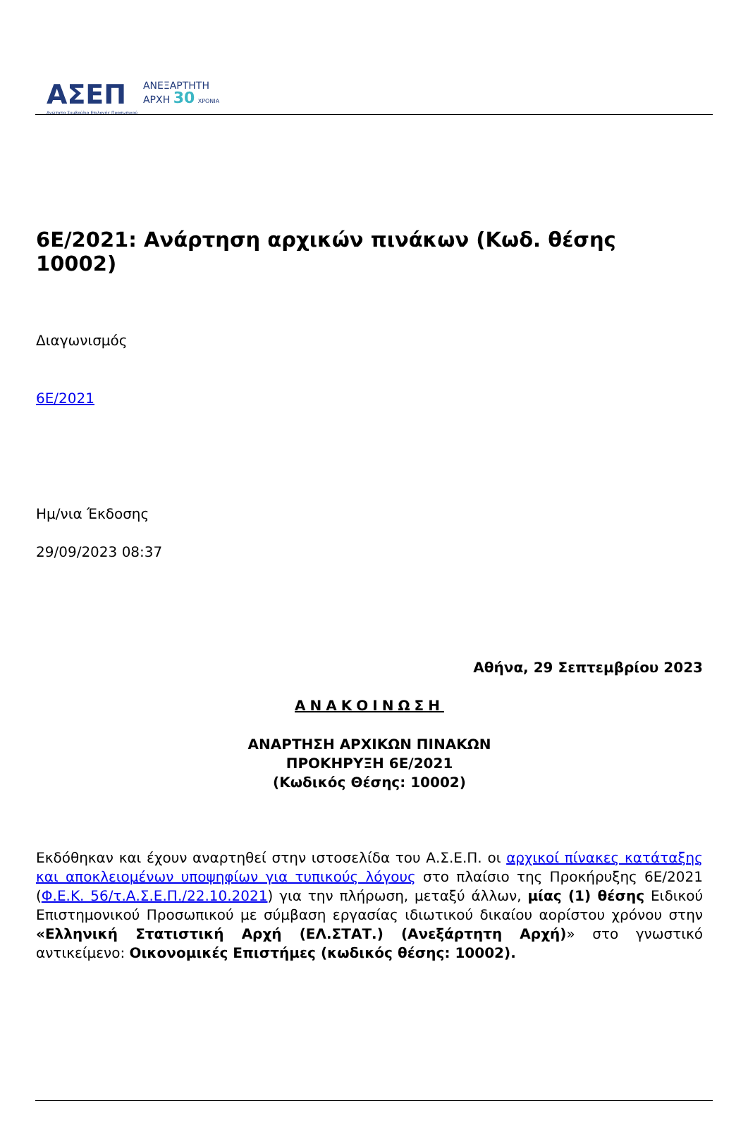ΑΣΕΠ
Ανώτατο Συμβούλιο Επιλογής Προσωπικού
ΑΝΕΞΑΡΤΗΤΗ
ΑΡΧΗ 30 ΧΡΟΝΙΑ
6Ε/2021: Ανάρτηση αρχικών πινάκων (Κωδ. θέσης 10002)
Διαγωνισμός
6Ε/2021
Ημ/νια Έκδοσης
29/09/2023 08:37
Αθήνα, 29 Σεπτεμβρίου 2023
ΑΝΑΚΟΙΝΩΣΗ
ΑΝΑΡΤΗΣΗ ΑΡΧΙΚΩΝ ΠΙΝΑΚΩΝ
ΠΡΟΚΗΡΥΞΗ 6Ε/2021
(Κωδικός Θέσης: 10002)
Εκδόθηκαν και έχουν αναρτηθεί στην ιστοσελίδα του Α.Σ.Ε.Π. οι αρχικοί πίνακες κατάταξης και αποκλειομένων υποψηφίων για τυπικούς λόγους στο πλαίσιο της Προκήρυξης 6Ε/2021 (Φ.Ε.Κ. 56/τ.Α.Σ.Ε.Π./22.10.2021) για την πλήρωση, μεταξύ άλλων, μίας (1) θέσης Ειδικού Επιστημονικού Προσωπικού με σύμβαση εργασίας ιδιωτικού δικαίου αορίστου χρόνου στην «Ελληνική Στατιστική Αρχή (ΕΛ.ΣΤΑΤ.) (Ανεξάρτητη Αρχή)» στο γνωστικό αντικείμενο: Οικονομικές Επιστήμες (κωδικός θέσης: 10002).